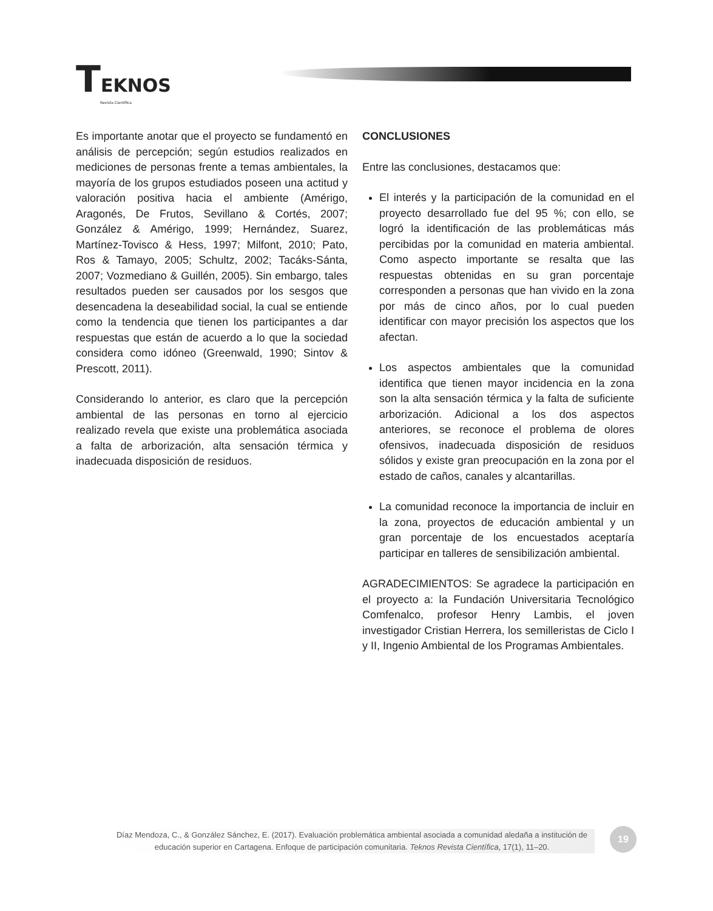TEKNOS
Revista Científica
Es importante anotar que el proyecto se fundamentó en análisis de percepción; según estudios realizados en mediciones de personas frente a temas ambientales, la mayoría de los grupos estudiados poseen una actitud y valoración positiva hacia el ambiente (Amérigo, Aragonés, De Frutos, Sevillano & Cortés, 2007; González & Amérigo, 1999; Hernández, Suarez, Martínez-Tovisco & Hess, 1997; Milfont, 2010; Pato, Ros & Tamayo, 2005; Schultz, 2002; Tacáks-Sánta, 2007; Vozmediano & Guillén, 2005). Sin embargo, tales resultados pueden ser causados por los sesgos que desencadena la deseabilidad social, la cual se entiende como la tendencia que tienen los participantes a dar respuestas que están de acuerdo a lo que la sociedad considera como idóneo (Greenwald, 1990; Sintov & Prescott, 2011).
Considerando lo anterior, es claro que la percepción ambiental de las personas en torno al ejercicio realizado revela que existe una problemática asociada a falta de arborización, alta sensación térmica y inadecuada disposición de residuos.
CONCLUSIONES
Entre las conclusiones, destacamos que:
El interés y la participación de la comunidad en el proyecto desarrollado fue del 95 %; con ello, se logró la identificación de las problemáticas más percibidas por la comunidad en materia ambiental. Como aspecto importante se resalta que las respuestas obtenidas en su gran porcentaje corresponden a personas que han vivido en la zona por más de cinco años, por lo cual pueden identificar con mayor precisión los aspectos que los afectan.
Los aspectos ambientales que la comunidad identifica que tienen mayor incidencia en la zona son la alta sensación térmica y la falta de suficiente arborización. Adicional a los dos aspectos anteriores, se reconoce el problema de olores ofensivos, inadecuada disposición de residuos sólidos y existe gran preocupación en la zona por el estado de caños, canales y alcantarillas.
La comunidad reconoce la importancia de incluir en la zona, proyectos de educación ambiental y un gran porcentaje de los encuestados aceptaría participar en talleres de sensibilización ambiental.
AGRADECIMIENTOS: Se agradece la participación en el proyecto a: la Fundación Universitaria Tecnológico Comfenalco, profesor Henry Lambis, el joven investigador Cristian Herrera, los semilleristas de Ciclo I y II, Ingenio Ambiental de los Programas Ambientales.
Díaz Mendoza, C., & González Sánchez, E. (2017). Evaluación problemática ambiental asociada a comunidad aledaña a institución de educación superior en Cartagena. Enfoque de participación comunitaria. Teknos Revista Científica, 17(1), 11–20.
19